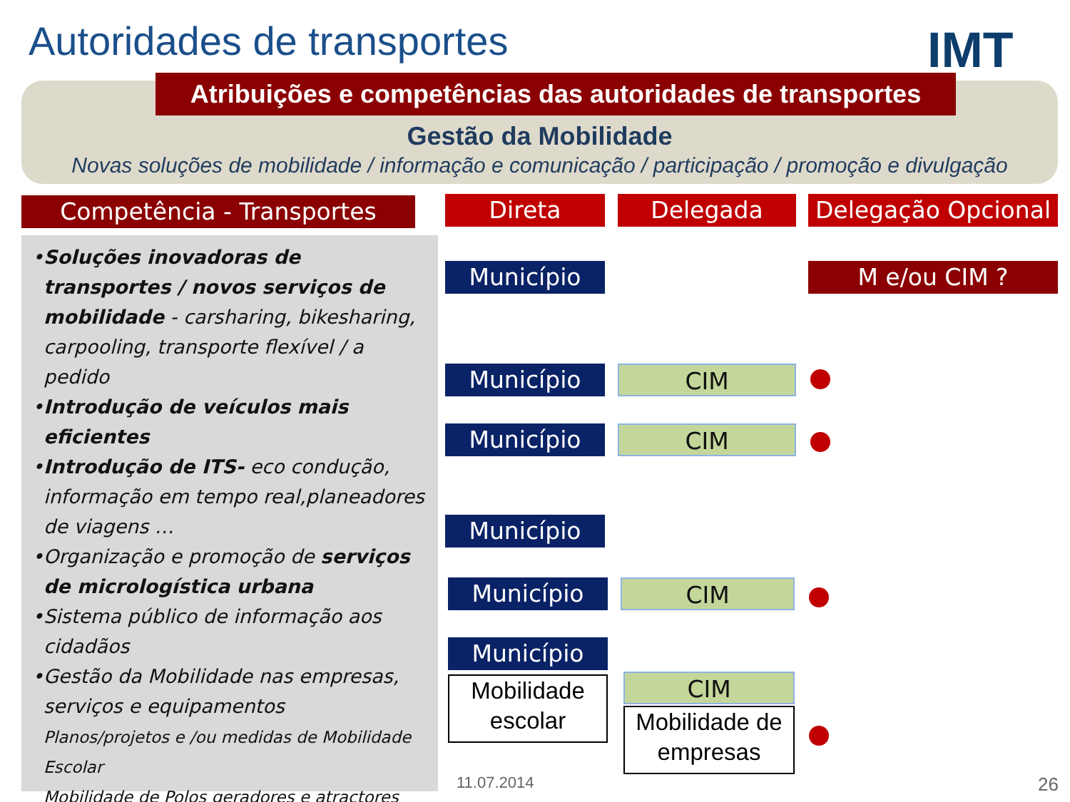Autoridades de transportes IMT
Atribuições e competências das autoridades de transportes
Gestão da Mobilidade
Novas soluções de mobilidade / informação e comunicação / participação / promoção e divulgação
Competência - Transportes Direta Delegada
Delegação Opcional
•Soluções inovadoras de transportes / novos serviços de mobilidade - carsharing, bikesharing, carpooling, transporte flexível / a pedido
•Introdução de veículos mais eficientes
•Introdução de ITS- eco condução, informação em tempo real,planeadores de viagens …
•Organização e promoção de serviços de micrologística urbana
•Sistema público de informação aos cidadãos
•Gestão da Mobilidade nas empresas, serviços e equipamentos
Planos/projetos e /ou medidas de Mobilidade Escolar
Mobilidade de Polos geradores e atractores
Município M e/ou CIM ?
Município CIM
Município CIM
Município
Município CIM
Município
Mobilidade escolar
CIM
Mobilidade de empresas
11.07.2014 26